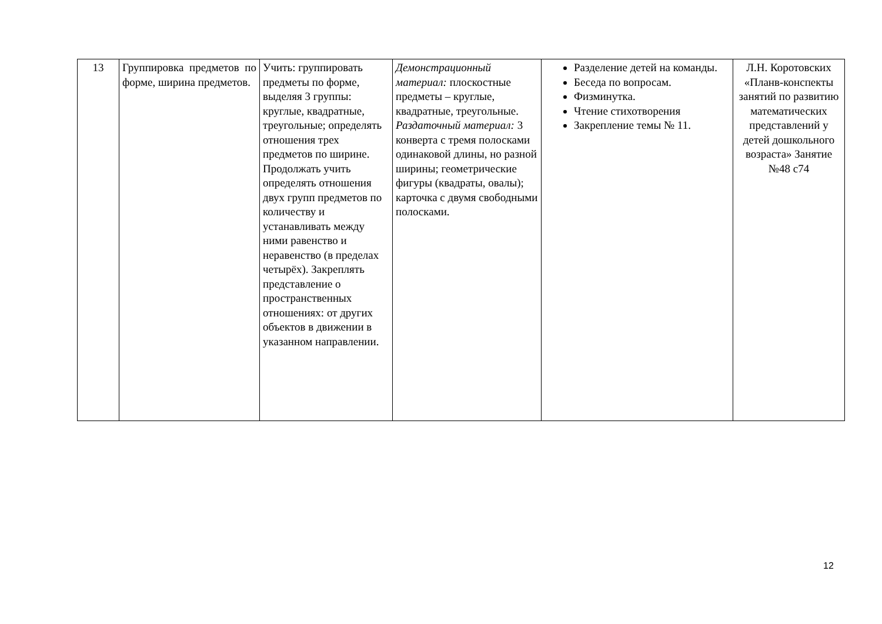| 13 | Группировка предметов по форме, ширина предметов. | Учить: группировать предметы по форме, выделяя 3 группы: круглые, квадратные, треугольные; определять отношения трех предметов по ширине. Продолжать учить определять отношения двух групп предметов по количеству и устанавливать между ними равенство и неравенство (в пределах четырёх). Закреплять представление о пространственных отношениях: от других объектов в движении в указанном направлении. | Демонстрационный материал: плоскостные предметы – круглые, квадратные, треугольные. Раздаточный материал: 3 конверта с тремя полосками одинаковой длины, но разной ширины; геометрические фигуры (квадраты, овалы); карточка с двумя свободными полосками. | Разделение детей на команды. Беседа по вопросам. Физминутка. Чтение стихотворения Закрепление темы № 11. | Л.Н. Коротовских «Планв-конспекты занятий по развитию математических представлений у детей дошкольного возраста» Занятие №48 с74 |
12